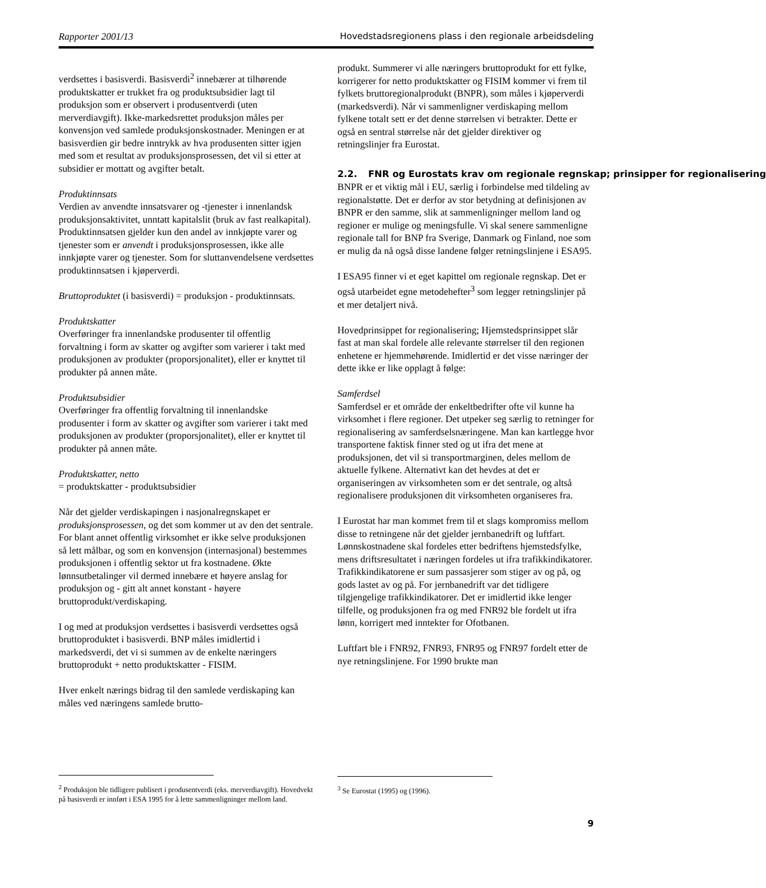Rapporter 2001/13 Hovedstadsregionens plass i den regionale arbeidsdeling
verdsettes i basisverdi. Basisverdi<sup>2</sup> innebærer at tilhørende produktskatter er trukket fra og produktsubsidier lagt til produksjon som er observert i produsentverdi (uten merverdiavgift). Ikke-markedsrettet produksjon måles per konvensjon ved samlede produksjonskostnader. Meningen er at basisverdien gir bedre inntrykk av hva produsenten sitter igjen med som et resultat av produksjonsprosessen, det vil si etter at subsidier er mottatt og avgifter betalt.
Produktinnsats
Verdien av anvendte innsatsvarer og -tjenester i innenlandsk produksjonsaktivitet, unntatt kapitalslit (bruk av fast realkapital). Produktinnsatsen gjelder kun den andel av innkjøpte varer og tjenester som er anvendt i produksjonsprosessen, ikke alle innkjøpte varer og tjenester. Som for sluttanvendelsene verdsettes produktinnsatsen i kjøperverdi.
Bruttoproduktet (i basisverdi) = produksjon - produktinnsats.
Produktskatter
Overføringer fra innenlandske produsenter til offentlig forvaltning i form av skatter og avgifter som varierer i takt med produksjonen av produkter (proporsjonalitet), eller er knyttet til produkter på annen måte.
Produktsubsidier
Overføringer fra offentlig forvaltning til innenlandske produsenter i form av skatter og avgifter som varierer i takt med produksjonen av produkter (proporsjonalitet), eller er knyttet til produkter på annen måte.
Produktskatter, netto
= produktskatter - produktsubsidier
Når det gjelder verdiskapingen i nasjonalregnskapet er produksjonsprosessen, og det som kommer ut av den det sentrale. For blant annet offentlig virksomhet er ikke selve produksjonen så lett målbar, og som en konvensjon (internasjonal) bestemmes produksjonen i offentlig sektor ut fra kostnadene. Økte lønnsutbetalinger vil dermed innebære et høyere anslag for produksjon og - gitt alt annet konstant - høyere bruttoprodukt/verdiskaping.
I og med at produksjon verdsettes i basisverdi verdsettes også bruttoproduktet i basisverdi. BNP måles imidlertid i markedsverdi, det vi si summen av de enkelte næringers bruttoprodukt + netto produktskatter - FISIM.
Hver enkelt nærings bidrag til den samlede verdiskaping kan måles ved næringens samlede brutto-
<sup>2</sup> Produksjon ble tidligere publisert i produsentverdi (eks. merverdiavgift). Hovedvekt på basisverdi er innført i ESA 1995 for å lette sammenligninger mellom land.
produkt. Summerer vi alle næringers bruttoprodukt for ett fylke, korrigerer for netto produktskatter og FISIM kommer vi frem til fylkets bruttoregionalprodukt (BNPR), som måles i kjøperverdi (markedsverdi). Når vi sammenligner verdiskaping mellom fylkene totalt sett er det denne størrelsen vi betrakter. Dette er også en sentral størrelse når det gjelder direktiver og retningslinjer fra Eurostat.
2.2. FNR og Eurostats krav om regionale regnskap; prinsipper for regionalisering
BNPR er et viktig mål i EU, særlig i forbindelse med tildeling av regionalstøtte. Det er derfor av stor betydning at definisjonen av BNPR er den samme, slik at sammenligninger mellom land og regioner er mulige og meningsfulle. Vi skal senere sammenligne regionale tall for BNP fra Sverige, Danmark og Finland, noe som er mulig da nå også disse landene følger retningslinjene i ESA95.
I ESA95 finner vi et eget kapittel om regionale regnskap. Det er også utarbeidet egne metodehefter<sup>3</sup> som legger retningslinjer på et mer detaljert nivå.
Hovedprinsippet for regionalisering; Hjemstedsprinsippet slår fast at man skal fordele alle relevante størrelser til den regionen enhetene er hjemmehørende. Imidlertid er det visse næringer der dette ikke er like opplagt å følge:
Samferdsel
Samferdsel er et område der enkeltbedrifter ofte vil kunne ha virksomhet i flere regioner. Det utpeker seg særlig to retninger for regionalisering av samferdselsnæringene. Man kan kartlegge hvor transportene faktisk finner sted og ut ifra det mene at produksjonen, det vil si transportmarginen, deles mellom de aktuelle fylkene. Alternativt kan det hevdes at det er organiseringen av virksomheten som er det sentrale, og altså regionalisere produksjonen dit virksomheten organiseres fra.
I Eurostat har man kommet frem til et slags kompromiss mellom disse to retningene når det gjelder jernbanedrift og luftfart. Lønnskostnadene skal fordeles etter bedriftens hjemstedsfylke, mens driftsresultatet i næringen fordeles ut ifra trafikkindikatorer. Trafikkindikatorene er sum passasjerer som stiger av og på, og gods lastet av og på. For jernbanedrift var det tidligere tilgjengelige trafikkindikatorer. Det er imidlertid ikke lenger tilfelle, og produksjonen fra og med FNR92 ble fordelt ut ifra lønn, korrigert med inntekter for Ofotbanen.
Luftfart ble i FNR92, FNR93, FNR95 og FNR97 fordelt etter de nye retningslinjene. For 1990 brukte man
<sup>3</sup> Se Eurostat (1995) og (1996).
9